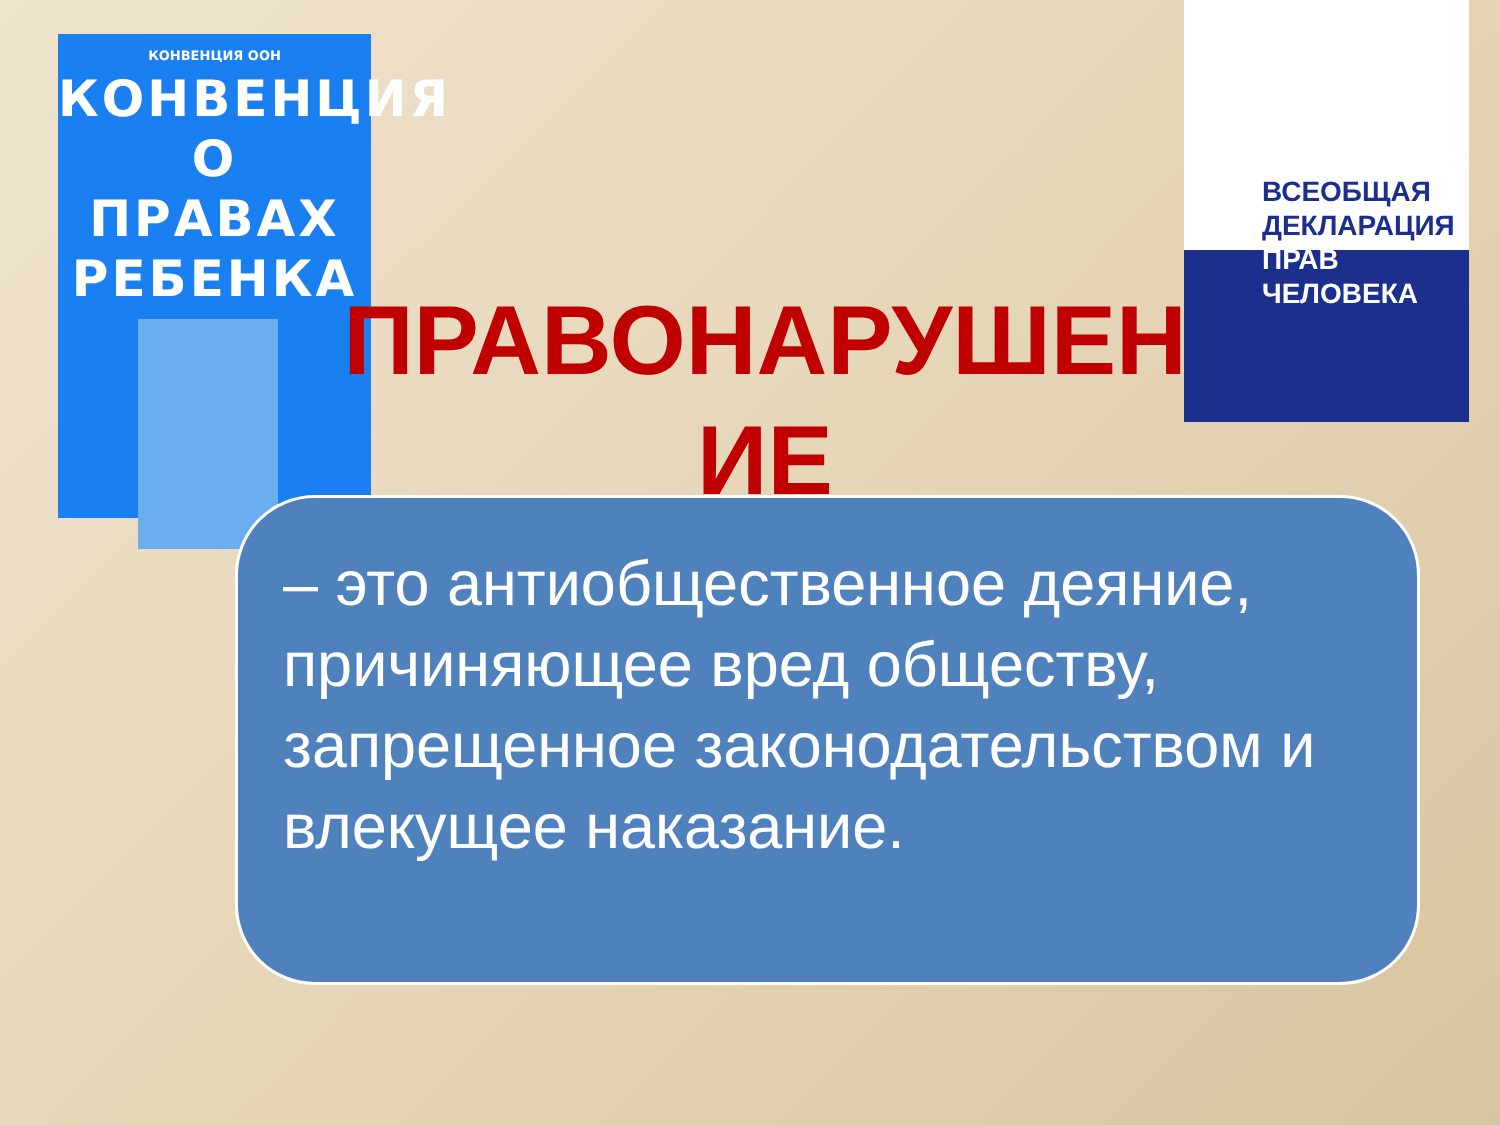КОНВЕНЦИЯ ООН
КОНВЕНЦИЯ
О ПРАВАХ
РЕБЕНКА
ВСЕОБЩАЯ
ДЕКЛАРАЦИЯ
ПРАВ
ЧЕЛОВЕКА
ПРАВОНАРУШЕН ИЕ
– это антиобщественное деяние, причиняющее вред обществу, запрещенное законодательством и влекущее наказание.